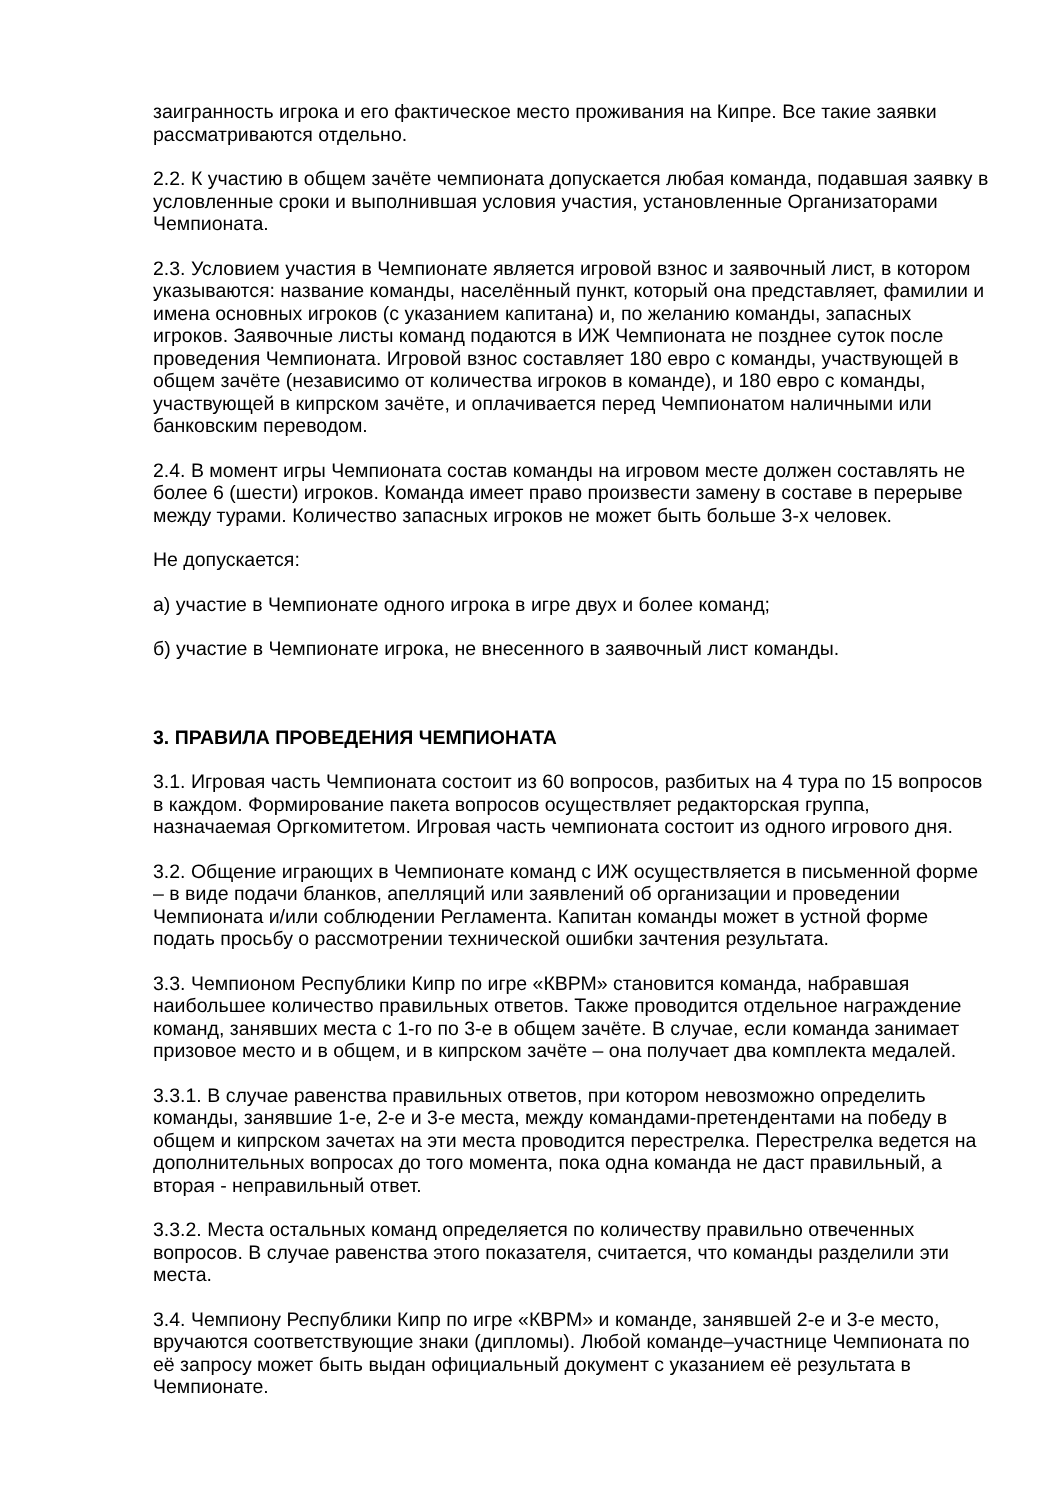заигранность игрока и его фактическое место проживания на Кипре. Все такие заявки рассматриваются отдельно.
2.2. К участию в общем зачёте чемпионата допускается любая команда, подавшая заявку в условленные сроки и выполнившая условия участия, установленные Организаторами Чемпионата.
2.3. Условием участия в Чемпионате является игровой взнос и заявочный лист, в котором указываются: название команды, населённый пункт, который она представляет, фамилии и имена основных игроков (с указанием капитана) и, по желанию команды, запасных игроков. Заявочные листы команд подаются в ИЖ Чемпионата не позднее суток после проведения Чемпионата. Игровой взнос составляет 180 евро с команды, участвующей в общем зачёте (независимо от количества игроков в команде), и 180 евро с команды, участвующей в кипрском зачёте, и оплачивается перед Чемпионатом наличными или банковским переводом.
2.4. В момент игры Чемпионата состав команды на игровом месте должен составлять не более 6 (шести) игроков. Команда имеет право произвести замену в составе в перерыве между турами. Количество запасных игроков не может быть больше 3-х человек.
Не допускается:
а) участие в Чемпионате одного игрока в игре двух и более команд;
б) участие в Чемпионате игрока, не внесенного в заявочный лист команды.
3. ПРАВИЛА ПРОВЕДЕНИЯ ЧЕМПИОНАТА
3.1. Игровая часть Чемпионата состоит из 60 вопросов, разбитых на 4 тура по 15 вопросов в каждом. Формирование пакета вопросов осуществляет редакторская группа, назначаемая Оргкомитетом. Игровая часть чемпионата состоит из одного игрового дня.
3.2. Общение играющих в Чемпионате команд с ИЖ осуществляется в письменной форме – в виде подачи бланков, апелляций или заявлений об организации и проведении Чемпионата и/или соблюдении Регламента. Капитан команды может в устной форме подать просьбу о рассмотрении технической ошибки зачтения результата.
3.3. Чемпионом Республики Кипр по игре «КВРМ» становится команда, набравшая наибольшее количество правильных ответов. Также проводится отдельное награждение команд, занявших места с 1-го по 3-е в общем зачёте. В случае, если команда занимает призовое место и в общем, и в кипрском зачёте – она получает два комплекта медалей.
3.3.1. В случае равенства правильных ответов, при котором невозможно определить команды, занявшие 1-е, 2-е и 3-е места, между командами-претендентами на победу в общем и кипрском зачетах на эти места проводится перестрелка. Перестрелка ведется на дополнительных вопросах до того момента, пока одна команда не даст правильный, а вторая - неправильный ответ.
3.3.2. Места остальных команд определяется по количеству правильно отвеченных вопросов. В случае равенства этого показателя, считается, что команды разделили эти места.
3.4. Чемпиону Республики Кипр по игре «КВРМ» и команде, занявшей 2-е и 3-е место, вручаются соответствующие знаки (дипломы). Любой команде–участнице Чемпионата по её запросу может быть выдан официальный документ с указанием её результата в Чемпионате.